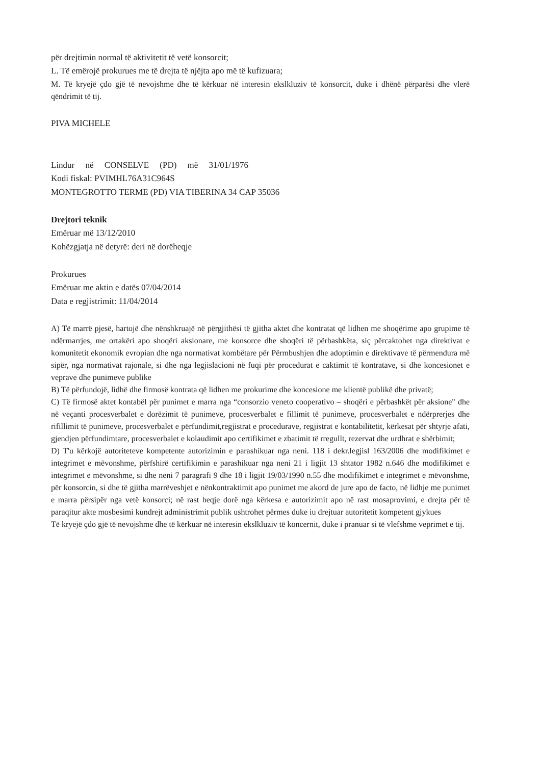për drejtimin normal të aktivitetit të vetë konsorcit;
L. Të emërojë prokurues me të drejta të njëjta apo më të kufizuara;
M. Të kryejë çdo gjë të nevojshme dhe të kërkuar në interesin ekslkluziv të konsorcit, duke i dhënë përparësi dhe vlerë qëndrimit të tij.
PIVA MICHELE
Lindur në CONSELVE (PD) më 31/01/1976
Kodi fiskal: PVIMHL76A31C964S
MONTEGROTTO TERME (PD) VIA TIBERINA 34 CAP 35036
Drejtori teknik
Emëruar më 13/12/2010
Kohëzgjatja në detyrë: deri në dorëheqje
Prokurues
Emëruar me aktin e datës 07/04/2014
Data e regjistrimit: 11/04/2014
A) Të marrë pjesë, hartojë dhe nënshkruajë në përgjithësi të gjitha aktet dhe kontratat që lidhen me shoqërime apo grupime të ndërmarrjes, me ortakëri apo shoqëri aksionare, me konsorce dhe shoqëri të përbashkëta, siç përcaktohet nga direktivat e komunitetit ekonomik evropian dhe nga normativat kombëtare për Përmbushjen dhe adoptimin e direktivave të përmendura më sipër, nga normativat rajonale, si dhe nga legjislacioni në fuqi për procedurat e caktimit të kontratave, si dhe koncesionet e veprave dhe punimeve publike
B) Të përfundojë, lidhë dhe firmosë kontrata që lidhen me prokurime dhe koncesione me klientë publikë dhe privatë;
C) Të firmosë aktet kontabël për punimet e marra nga “consorzio veneto cooperativo – shoqëri e përbashkët për aksione" dhe në veçanti procesverbalet e dorëzimit të punimeve, procesverbalet e fillimit të punimeve, procesverbalet e ndërprerjes dhe rifillimit të punimeve, procesverbalet e përfundimit,regjistrat e procedurave, regjistrat e kontabilitetit, kërkesat për shtyrje afati, gjendjen përfundimtare, procesverbalet e kolaudimit apo certifikimet e zbatimit të rregullt, rezervat dhe urdhrat e shërbimit;
D) T'u kërkojë autoriteteve kompetente autorizimin e parashikuar nga neni. 118 i dekr.legjisl 163/2006 dhe modifikimet e integrimet e mëvonshme, përfshirë certifikimin e parashikuar nga neni 21 i ligjit 13 shtator 1982 n.646 dhe modifikimet e integrimet e mëvonshme, si dhe neni 7 paragrafi 9 dhe 18 i ligjit 19/03/1990 n.55 dhe modifikimet e integrimet e mëvonshme, për konsorcin, si dhe të gjitha marrëveshjet e nënkontraktimit apo punimet me akord de jure apo de facto, në lidhje me punimet e marra përsipër nga vetë konsorci; në rast heqje dorë nga kërkesa e autorizimit apo në rast mosaprovimi, e drejta për të paraqitur akte mosbesimi kundrejt administrimit publik ushtrohet përmes duke iu drejtuar autoritetit kompetent gjykues
Të kryejë çdo gjë të nevojshme dhe të kërkuar në interesin ekslkluziv të koncernit, duke i pranuar si të vlefshme veprimet e tij.